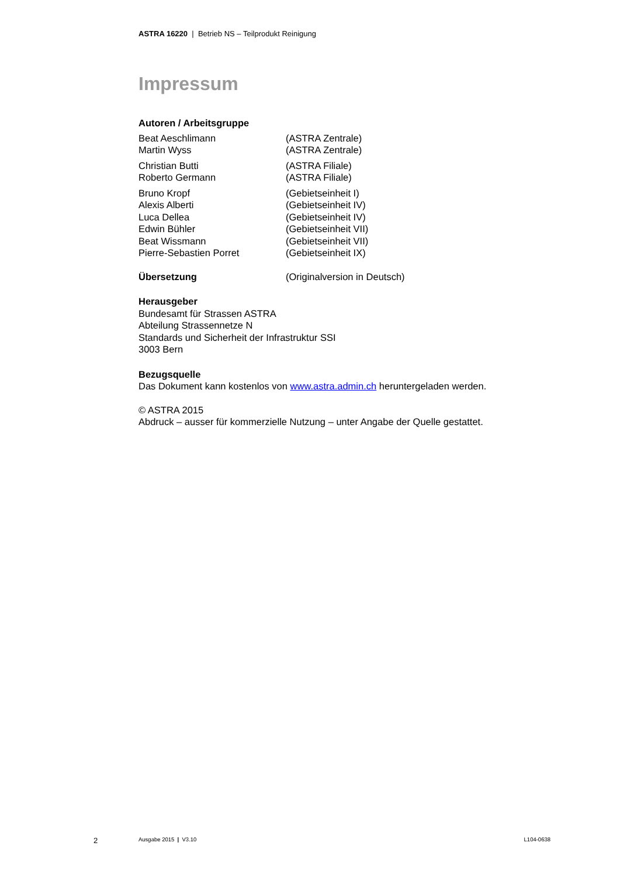ASTRA 16220 | Betrieb NS – Teilprodukt Reinigung
Impressum
Autoren / Arbeitsgruppe
Beat Aeschlimann (ASTRA Zentrale)
Martin Wyss (ASTRA Zentrale)
Christian Butti (ASTRA Filiale)
Roberto Germann (ASTRA Filiale)
Bruno Kropf (Gebietseinheit I)
Alexis Alberti (Gebietseinheit IV)
Luca Dellea (Gebietseinheit IV)
Edwin Bühler (Gebietseinheit VII)
Beat Wissmann (Gebietseinheit VII)
Pierre-Sebastien Porret (Gebietseinheit IX)
Übersetzung (Originalversion in Deutsch)
Herausgeber
Bundesamt für Strassen ASTRA
Abteilung Strassennetze N
Standards und Sicherheit der Infrastruktur SSI
3003 Bern
Bezugsquelle
Das Dokument kann kostenlos von www.astra.admin.ch heruntergeladen werden.
© ASTRA 2015
Abdruck – ausser für kommerzielle Nutzung – unter Angabe der Quelle gestattet.
2 Ausgabe 2015 | V3.10 L104-0638